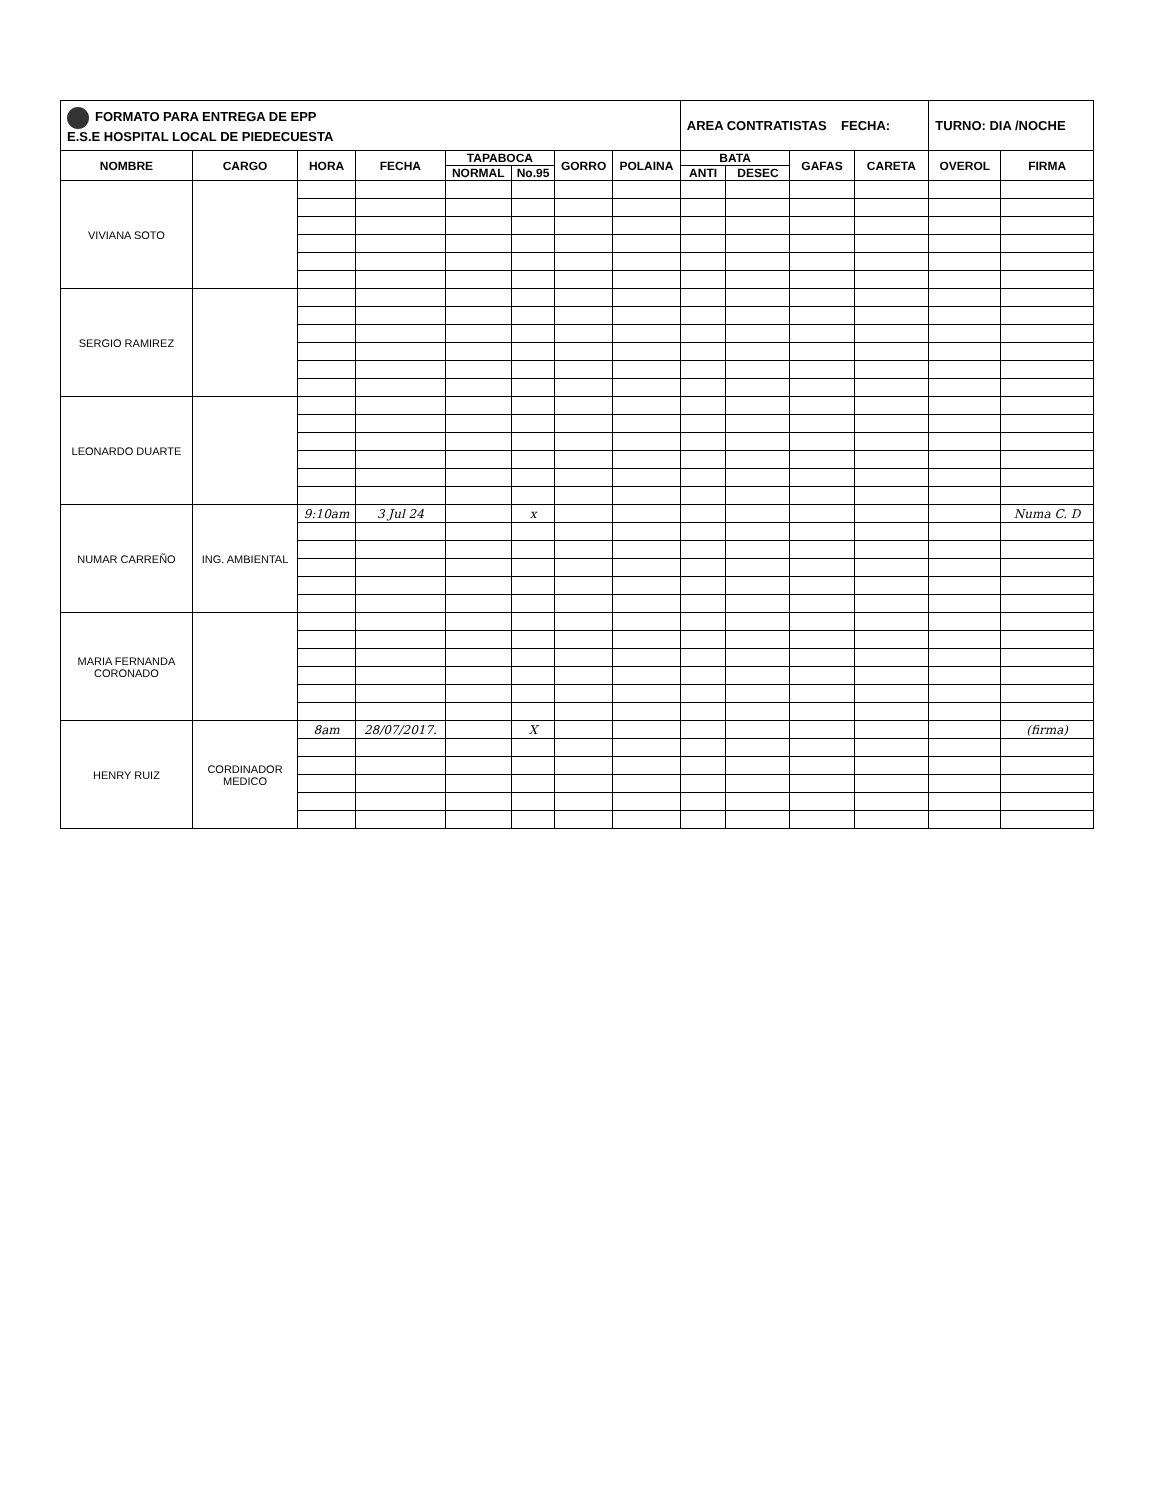| FORMATO PARA ENTREGA DE EPP E.S.E HOSPITAL LOCAL DE PIEDECUESTA | | | | | | | | AREA CONTRATISTAS FECHA: | | | | TURNO: DIA /NOCHE | |
| NOMBRE | CARGO | HORA | FECHA | TAPABOCA | | GORRO | POLAINA | BATA | | GAFAS | CARETA | OVEROL | FIRMA |
| | | | | NORMAL | No.95 | | | ANTI | DESEC | | | | |
| VIVIANA SOTO | | | | | | | | | | | | | |
| SERGIO RAMIREZ | | | | | | | | | | | | | |
| LEONARDO DUARTE | | | | | | | | | | | | | |
| NUMAR CARREÑO | ING. AMBIENTAL | 9:10am | 3 Jul 24 | | x | | | | | | | | Numa C. D |
| MARIA FERNANDA CORONADO | | | | | | | | | | | | | |
| HENRY RUIZ | CORDINADOR MEDICO | 8am | 28/07/2017. | | X | | | | | | | | (firma) |